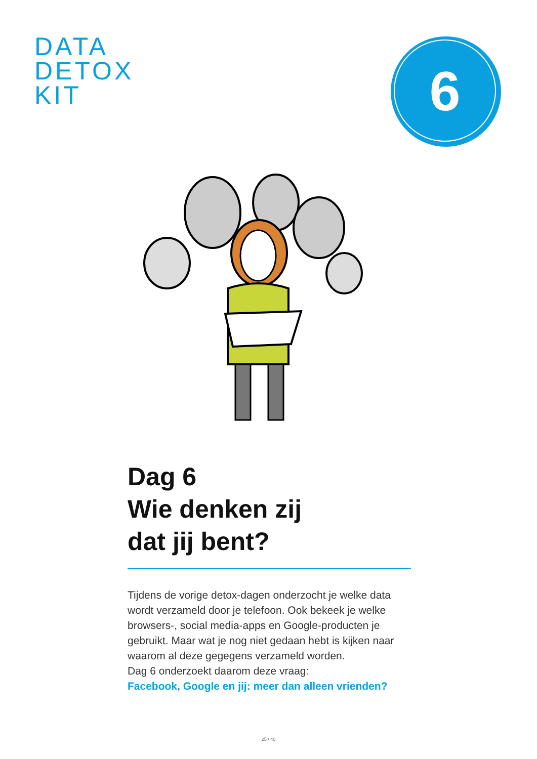DATA
DETOX
KIT
6
Dag 6
Wie denken zij
dat jij bent?
Tijdens de vorige detox-dagen onderzocht je welke data wordt verzameld door je telefoon. Ook bekeek je welke browsers-, social media-apps en Google-producten je gebruikt. Maar wat je nog niet gedaan hebt is kijken naar waarom al deze gegegens verzameld worden.
Dag 6 onderzoekt daarom deze vraag:
Facebook, Google en jij: meer dan alleen vrienden?
25 / 40